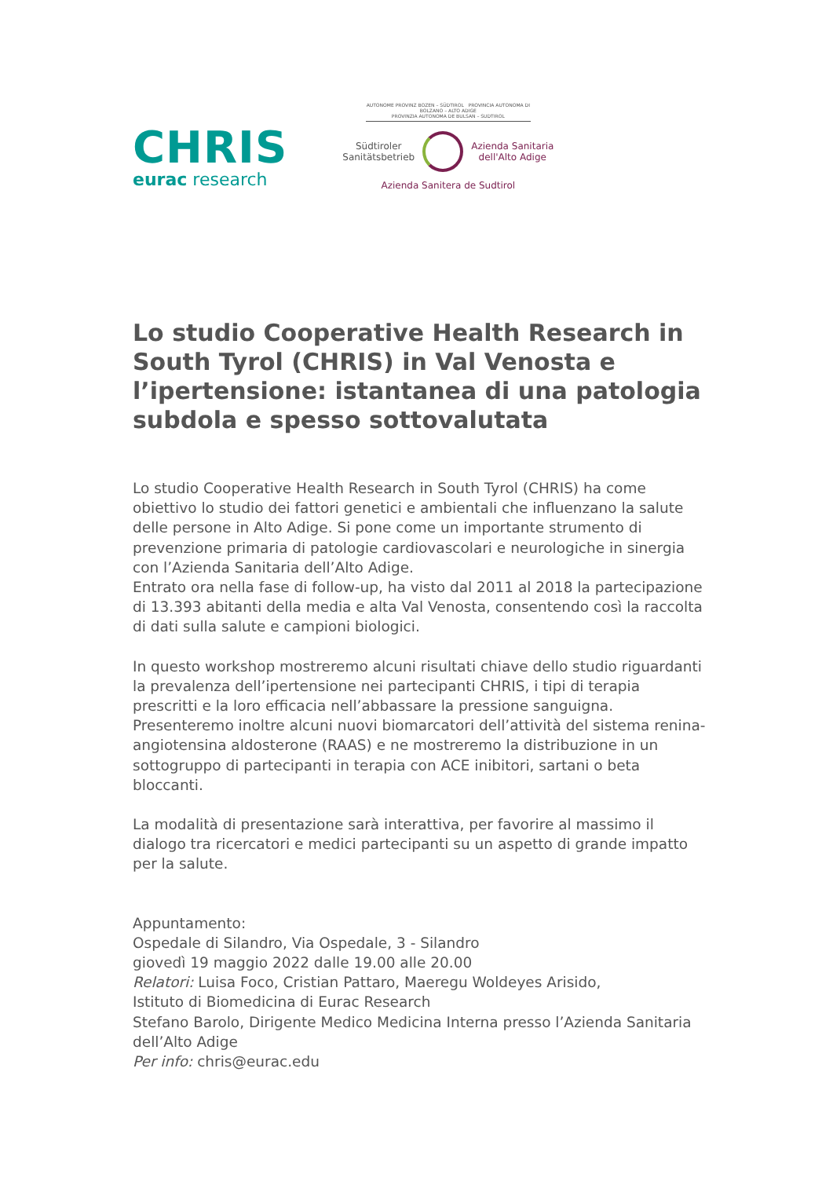CHRIS
eurac research
AUTONOME PROVINZ BOZEN – SÜDTIROL PROVINCIA AUTONOMA DI BOLZANO – ALTO ADIGE
PROVINZIA AUTONOMA DE BULSAN – SUDTIROL
Südtiroler
Sanitätsbetrieb
Azienda Sanitaria
dell'Alto Adige
Azienda Sanitera de Sudtirol
Lo studio Cooperative Health Research in South Tyrol (CHRIS) in Val Venosta e l’ipertensione: istantanea di una patologia subdola e spesso sottovalutata
Lo studio Cooperative Health Research in South Tyrol (CHRIS) ha come obiettivo lo studio dei fattori genetici e ambientali che influenzano la salute delle persone in Alto Adige. Si pone come un importante strumento di prevenzione primaria di patologie cardiovascolari e neurologiche in sinergia con l’Azienda Sanitaria dell’Alto Adige.
Entrato ora nella fase di follow-up, ha visto dal 2011 al 2018 la partecipazione di 13.393 abitanti della media e alta Val Venosta, consentendo così la raccolta di dati sulla salute e campioni biologici.
In questo workshop mostreremo alcuni risultati chiave dello studio riguardanti la prevalenza dell’ipertensione nei partecipanti CHRIS, i tipi di terapia prescritti e la loro efficacia nell’abbassare la pressione sanguigna.
Presenteremo inoltre alcuni nuovi biomarcatori dell’attività del sistema renina-angiotensina aldosterone (RAAS) e ne mostreremo la distribuzione in un sottogruppo di partecipanti in terapia con ACE inibitori, sartani o beta bloccanti.
La modalità di presentazione sarà interattiva, per favorire al massimo il dialogo tra ricercatori e medici partecipanti su un aspetto di grande impatto per la salute.
Appuntamento:
Ospedale di Silandro, Via Ospedale, 3 - Silandro
giovedì 19 maggio 2022 dalle 19.00 alle 20.00
Relatori: Luisa Foco, Cristian Pattaro, Maeregu Woldeyes Arisido,
Istituto di Biomedicina di Eurac Research
Stefano Barolo, Dirigente Medico Medicina Interna presso l’Azienda Sanitaria dell’Alto Adige
Per info: chris@eurac.edu